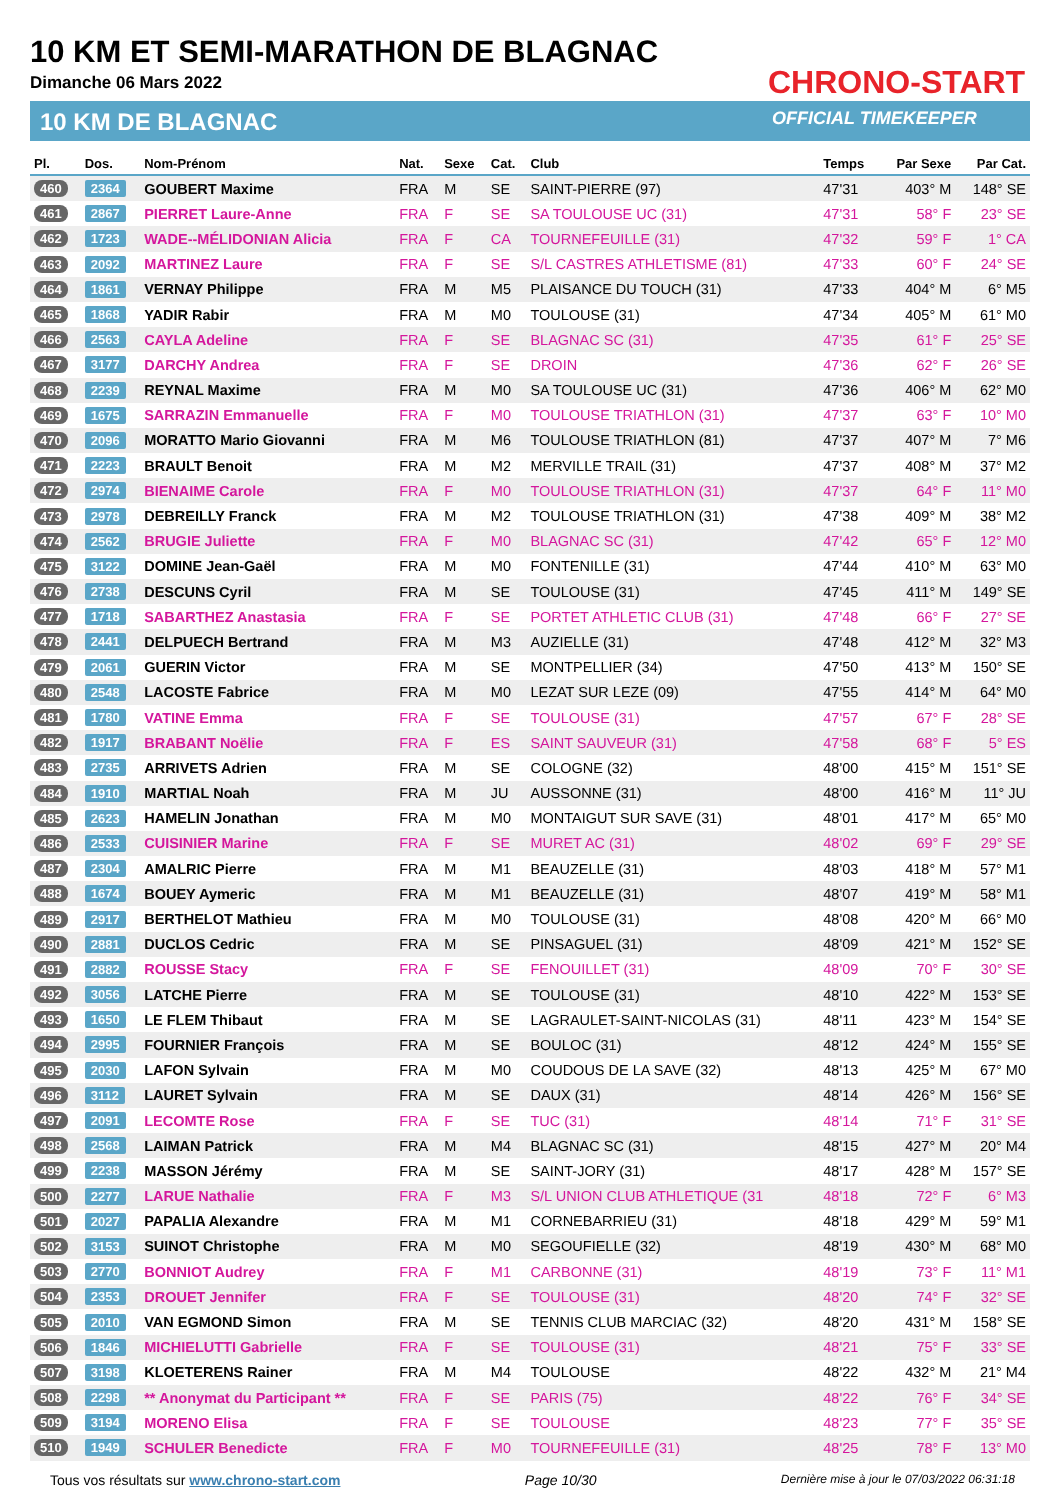10 KM ET SEMI-MARATHON DE BLAGNAC
Dimanche 06 Mars 2022
10 KM DE BLAGNAC
CHRONO-START
OFFICIAL TIMEKEEPER
| Pl. | Dos. | Nom-Prénom | Nat. | Sexe | Cat. | Club | Temps | Par Sexe | Par Cat. |
| --- | --- | --- | --- | --- | --- | --- | --- | --- | --- |
| 460 | 2364 | GOUBERT Maxime | FRA | M | SE | SAINT-PIERRE (97) | 47'31 | 403° M | 148° SE |
| 461 | 2867 | PIERRET Laure-Anne | FRA | F | SE | SA TOULOUSE UC (31) | 47'31 | 58° F | 23° SE |
| 462 | 1723 | WADE--MÉLIDONIAN Alicia | FRA | F | CA | TOURNEFEUILLE (31) | 47'32 | 59° F | 1° CA |
| 463 | 2092 | MARTINEZ Laure | FRA | F | SE | S/L CASTRES ATHLETISME (81) | 47'33 | 60° F | 24° SE |
| 464 | 1861 | VERNAY Philippe | FRA | M | M5 | PLAISANCE DU TOUCH (31) | 47'33 | 404° M | 6° M5 |
| 465 | 1868 | YADIR Rabir | FRA | M | M0 | TOULOUSE (31) | 47'34 | 405° M | 61° M0 |
| 466 | 2563 | CAYLA Adeline | FRA | F | SE | BLAGNAC SC (31) | 47'35 | 61° F | 25° SE |
| 467 | 3177 | DARCHY Andrea | FRA | F | SE | DROIN | 47'36 | 62° F | 26° SE |
| 468 | 2239 | REYNAL Maxime | FRA | M | M0 | SA TOULOUSE UC (31) | 47'36 | 406° M | 62° M0 |
| 469 | 1675 | SARRAZIN Emmanuelle | FRA | F | M0 | TOULOUSE TRIATHLON (31) | 47'37 | 63° F | 10° M0 |
| 470 | 2096 | MORATTO Mario Giovanni | FRA | M | M6 | TOULOUSE TRIATHLON (81) | 47'37 | 407° M | 7° M6 |
| 471 | 2223 | BRAULT Benoit | FRA | M | M2 | MERVILLE TRAIL (31) | 47'37 | 408° M | 37° M2 |
| 472 | 2974 | BIENAIME Carole | FRA | F | M0 | TOULOUSE TRIATHLON (31) | 47'37 | 64° F | 11° M0 |
| 473 | 2978 | DEBREILLY Franck | FRA | M | M2 | TOULOUSE TRIATHLON (31) | 47'38 | 409° M | 38° M2 |
| 474 | 2562 | BRUGIE Juliette | FRA | F | M0 | BLAGNAC SC (31) | 47'42 | 65° F | 12° M0 |
| 475 | 3122 | DOMINE Jean-Gaël | FRA | M | M0 | FONTENILLE (31) | 47'44 | 410° M | 63° M0 |
| 476 | 2738 | DESCUNS Cyril | FRA | M | SE | TOULOUSE (31) | 47'45 | 411° M | 149° SE |
| 477 | 1718 | SABARTHEZ Anastasia | FRA | F | SE | PORTET ATHLETIC CLUB (31) | 47'48 | 66° F | 27° SE |
| 478 | 2441 | DELPUECH Bertrand | FRA | M | M3 | AUZIELLE (31) | 47'48 | 412° M | 32° M3 |
| 479 | 2061 | GUERIN Victor | FRA | M | SE | MONTPELLIER (34) | 47'50 | 413° M | 150° SE |
| 480 | 2548 | LACOSTE Fabrice | FRA | M | M0 | LEZAT SUR LEZE (09) | 47'55 | 414° M | 64° M0 |
| 481 | 1780 | VATINE Emma | FRA | F | SE | TOULOUSE (31) | 47'57 | 67° F | 28° SE |
| 482 | 1917 | BRABANT Noëlie | FRA | F | ES | SAINT SAUVEUR (31) | 47'58 | 68° F | 5° ES |
| 483 | 2735 | ARRIVETS Adrien | FRA | M | SE | COLOGNE (32) | 48'00 | 415° M | 151° SE |
| 484 | 1910 | MARTIAL Noah | FRA | M | JU | AUSSONNE (31) | 48'00 | 416° M | 11° JU |
| 485 | 2623 | HAMELIN Jonathan | FRA | M | M0 | MONTAIGUT SUR SAVE (31) | 48'01 | 417° M | 65° M0 |
| 486 | 2533 | CUISINIER Marine | FRA | F | SE | MURET AC (31) | 48'02 | 69° F | 29° SE |
| 487 | 2304 | AMALRIC Pierre | FRA | M | M1 | BEAUZELLE (31) | 48'03 | 418° M | 57° M1 |
| 488 | 1674 | BOUEY Aymeric | FRA | M | M1 | BEAUZELLE (31) | 48'07 | 419° M | 58° M1 |
| 489 | 2917 | BERTHELOT Mathieu | FRA | M | M0 | TOULOUSE (31) | 48'08 | 420° M | 66° M0 |
| 490 | 2881 | DUCLOS Cedric | FRA | M | SE | PINSAGUEL (31) | 48'09 | 421° M | 152° SE |
| 491 | 2882 | ROUSSE Stacy | FRA | F | SE | FENOUILLET (31) | 48'09 | 70° F | 30° SE |
| 492 | 3056 | LATCHE Pierre | FRA | M | SE | TOULOUSE (31) | 48'10 | 422° M | 153° SE |
| 493 | 1650 | LE FLEM Thibaut | FRA | M | SE | LAGRAULET-SAINT-NICOLAS (31) | 48'11 | 423° M | 154° SE |
| 494 | 2995 | FOURNIER François | FRA | M | SE | BOULOC (31) | 48'12 | 424° M | 155° SE |
| 495 | 2030 | LAFON Sylvain | FRA | M | M0 | COUDOUS DE LA SAVE (32) | 48'13 | 425° M | 67° M0 |
| 496 | 3112 | LAURET Sylvain | FRA | M | SE | DAUX (31) | 48'14 | 426° M | 156° SE |
| 497 | 2091 | LECOMTE Rose | FRA | F | SE | TUC (31) | 48'14 | 71° F | 31° SE |
| 498 | 2568 | LAIMAN Patrick | FRA | M | M4 | BLAGNAC SC (31) | 48'15 | 427° M | 20° M4 |
| 499 | 2238 | MASSON Jérémy | FRA | M | SE | SAINT-JORY (31) | 48'17 | 428° M | 157° SE |
| 500 | 2277 | LARUE Nathalie | FRA | F | M3 | S/L UNION CLUB ATHLETIQUE (31 | 48'18 | 72° F | 6° M3 |
| 501 | 2027 | PAPALIA Alexandre | FRA | M | M1 | CORNEBARRIEU (31) | 48'18 | 429° M | 59° M1 |
| 502 | 3153 | SUINOT Christophe | FRA | M | M0 | SEGOUFIELLE (32) | 48'19 | 430° M | 68° M0 |
| 503 | 2770 | BONNIOT Audrey | FRA | F | M1 | CARBONNE (31) | 48'19 | 73° F | 11° M1 |
| 504 | 2353 | DROUET Jennifer | FRA | F | SE | TOULOUSE (31) | 48'20 | 74° F | 32° SE |
| 505 | 2010 | VAN EGMOND Simon | FRA | M | SE | TENNIS CLUB MARCIAC (32) | 48'20 | 431° M | 158° SE |
| 506 | 1846 | MICHIELUTTI Gabrielle | FRA | F | SE | TOULOUSE (31) | 48'21 | 75° F | 33° SE |
| 507 | 3198 | KLOETERENS Rainer | FRA | M | M4 | TOULOUSE | 48'22 | 432° M | 21° M4 |
| 508 | 2298 | ** Anonymat du Participant ** | FRA | F | SE | PARIS (75) | 48'22 | 76° F | 34° SE |
| 509 | 3194 | MORENO Elisa | FRA | F | SE | TOULOUSE | 48'23 | 77° F | 35° SE |
| 510 | 1949 | SCHULER Benedicte | FRA | F | M0 | TOURNEFEUILLE (31) | 48'25 | 78° F | 13° M0 |
Tous vos résultats sur www.chrono-start.com Page 10/30 Dernière mise à jour le 07/03/2022 06:31:18